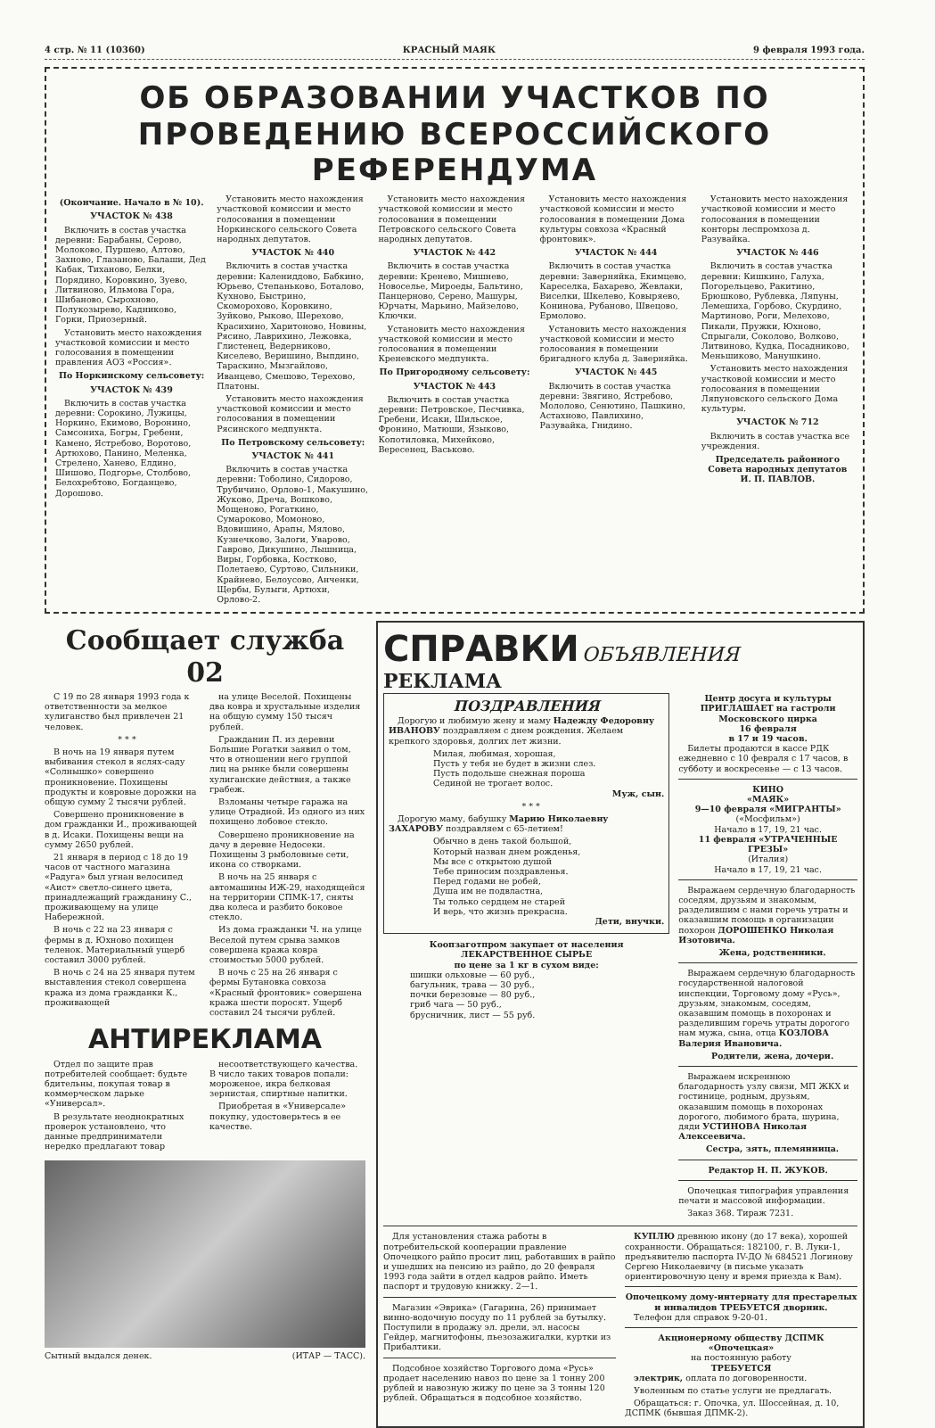4 стр. № 11 (10360) КРАСНЫЙ МАЯК 9 февраля 1993 года.
ОБ ОБРАЗОВАНИИ УЧАСТКОВ ПО ПРОВЕДЕНИЮ ВСЕРОССИЙСКОГО РЕФЕРЕНДУМА
(Окончание. Начало в № 10).
УЧАСТОК № 438
Включить в состав участка деревни: Барабаны, Серово, Молоково, Пуршево, Алтово, Захново, Глазаново, Балаши, Дед Кабак, Тиханово, Белки, Порядино, Коровкино, Зуево, Литвиново, Ильмова Гора, Шибаново, Сырохново, Полукозырево, Кадниково, Горки, Приозерный.
Установить место нахождения участковой комиссии и место голосования в помещении правления АОЗ «Россия».
По Норкинскому сельсовету:
УЧАСТОК № 439
Включить в состав участка деревни: Сорокино, Лужицы, Норкино, Екимово, Воронино, Самсониха, Богры, Гребени, Камено, Ястребово, Воротово, Артюхово, Панино, Меленка, Стрелено, Ханево, Елдино, Шишово, Подгорье, Столбово, Белохребтово, Богданцево, Дорошово.
Установить место нахождения участковой комиссии и место голосования в помещении Норкинского сельского Совета народных депутатов.
УЧАСТОК № 440
Включить в состав участка деревни: Калениддово, Бабкино, Юрьево, Степаньково, Боталово, Кухново, Быстрино, Скоморохово, Коровкино, Зуйково, Рыково, Шерехово, Красихино, Харитоново, Новины, Рясино, Лаврихино, Лежовка, Глистенец, Ведерниково, Киселево, Веришино, Выпдино, Тараскино, Мызгайлово, Иванцево, Смешово, Терехово, Платоны.
Установить место нахождения участковой комиссии и место голосования в помещении Рясинского медпункта.
По Петровскому сельсовету:
УЧАСТОК № 441
Включить в состав участка деревни: Тоболино, Сидорово, Трубичино, Орлово-1, Макушино, Жуково, Дреча, Вошково, Мощеново, Рогаткино, Сумароково, Момоново, Вдовишино, Арапы, Мялово, Кузнечково, Залоги, Уварово, Гаврово, Дикушино, Лышница, Виры, Горбовка, Костково, Полетаево, Суртово, Сильники, Крайнево, Белоусово, Анченки, Щербы, Булыги, Артюхи, Орлово-2.
Установить место нахождения участковой комиссии и место голосования в помещении Петровского сельского Совета народных депутатов.
УЧАСТОК № 442
Включить в состав участка деревни: Кренево, Мишнево, Новоселье, Мироеды, Бальтино, Панцерново, Серено, Машуры, Юрчаты, Марьино, Майзелово, Ключки.
Установить место нахождения участковой комиссии и место голосования в помещении Креневского медпункта.
По Пригородному сельсовету:
УЧАСТОК № 443
Включить в состав участка деревни: Петровское, Песчивка, Гребени, Исаки, Шильское, Фронино, Матюши, Языково, Копотиловка, Михейково, Вересенец, Васьково.
Установить место нахождения участковой комиссии и место голосования в помещении Дома культуры совхоза «Красный фронтовик».
УЧАСТОК № 444
Включить в состав участка деревни: Заверняйка, Екимцево, Кареселка, Бахарево, Жевлаки, Виселки, Шкелево, Ковыряево, Конинова, Рубаново, Швецово, Ермолово.
Установить место нахождения участковой комиссии и место голосования в помещении бригадного клуба д. Заверняйка.
УЧАСТОК № 445
Включить в состав участка деревни: Звягино, Ястребово, Мололово, Сенютино, Пашкино, Астахново, Павлихино, Разувайка, Гнидино.
Установить место нахождения участковой комиссии и место голосования в помещении конторы леспромхоза д. Разувайка.
УЧАСТОК № 446
Включить в состав участка деревни: Кишкино, Галуха, Погорельцево, Ракитино, Брюшково, Рублевка, Ляпуны, Лемешиха, Горбово, Скурдино, Мартиново, Роги, Мелехово, Пикали, Пружки, Юхново, Спрыгали, Соколово, Волково, Литвиново, Кудка, Посадниково, Меньшиково, Манушкино.
Установить место нахождения участковой комиссии и место голосования в помещении Ляпуновского сельского Дома культуры.
УЧАСТОК № 712
Включить в состав участка все учреждения.
Председатель районного Совета народных депутатов И. П. ПАВЛОВ.
Сообщает служба 02
С 19 по 28 января 1993 года к ответственности за мелкое хулиганство был привлечен 21 человек.
* * *
В ночь на 19 января путем выбивания стекол в яслях-саду «Солнышко» совершено проникновение. Похищены продукты и ковровые дорожки на общую сумму 2 тысячи рублей.
Совершено проникновение в дом гражданки И., проживающей в д. Исаки. Похищены вещи на сумму 2650 рублей.
21 января в период с 18 до 19 часов от частного магазина «Радуга» был угнан велосипед «Аист» светло-синего цвета, принадлежащий гражданину С., проживающему на улице Набережной.
В ночь с 22 на 23 января с фермы в д. Юхново похищен теленок. Материальный ущерб составил 3000 рублей.
В ночь с 24 на 25 января путем выставления стекол совершена кража из дома гражданки К., проживающей
на улице Веселой. Похищены два ковра и хрустальные изделия на общую сумму 150 тысяч рублей.
Гражданин П. из деревни Большие Рогатки заявил о том, что в отношении него группой лиц на рынке были совершены хулиганские действия, а также грабеж.
Взломаны четыре гаража на улице Отрадной. Из одного из них похищено лобовое стекло.
Совершено проникновение на дачу в деревне Недосеки. Похищены 3 рыболовные сети, икона со створками.
В ночь на 25 января с автомашины ИЖ-29, находящейся на территории СПМК-17, сняты два колеса и разбито боковое стекло.
Из дома гражданки Ч. на улице Веселой путем срыва замков совершена кража ковра стоимостью 5000 рублей.
В ночь с 25 на 26 января с фермы Бутановка совхоза «Красный фронтовик» совершена кража шести поросят. Ущерб составил 24 тысячи рублей.
АНТИРЕКЛАМА
Отдел по защите прав потребителей сообщает: будьте бдительны, покупая товар в коммерческом ларьке «Универсал».
В результате неоднократных проверок установлено, что данные предприниматели нередко предлагают товар
несоответствующего качества. В число таких товаров попали: мороженое, икра белковая зернистая, спиртные напитки.
Приобретая в «Универсале» покупку, удостоверьтесь в ее качестве.
Сытный выдался денек. (ИТАР — ТАСС).
СПРАВКИ ОБЪЯВЛЕНИЯ РЕКЛАМА
ПОЗДРАВЛЕНИЯ
Дорогую и любимую жену и маму Надежду Федоровну ИВАНОВУ поздравляем с днем рождения. Желаем крепкого здоровья, долгих лет жизни.
Милая, любимая, хорошая,
Пусть у тебя не будет в жизни слез.
Пусть подольше снежная пороша
Сединой не трогает волос.
Муж, сын.
* * *
Дорогую маму, бабушку Марию Николаевну ЗАХАРОВУ поздравляем с 65-летием!
Обычно в день такой большой,
Который назван днем рожденья,
Мы все с открытою душой
Тебе приносим поздравленья.
Перед годами не робей,
Душа им не подвластна,
Ты только сердцем не старей
И верь, что жизнь прекрасна.
Дети, внучки.
Коопзаготпром закупает от населения ЛЕКАРСТВЕННОЕ СЫРЬЕ
по цене за 1 кг в сухом виде:
шишки ольховые — 60 руб.,
багульник, трава — 30 руб.,
почки березовые — 80 руб.,
гриб чага — 50 руб.,
брусничник, лист — 55 руб.
Центр досуга и культуры ПРИГЛАШАЕТ на гастроли Московского цирка
16 февраля
в 17 и 19 часов.
Билеты продаются в кассе РДК ежедневно с 10 февраля с 17 часов, в субботу и воскресенье — с 13 часов.
КИНО
«МАЯК»
9—10 февраля «МИГРАНТЫ»
(«Мосфильм»)
Начало в 17, 19, 21 час.
11 февраля «УТРАЧЕННЫЕ ГРЕЗЫ»
(Италия)
Начало в 17, 19, 21 час.
Выражаем сердечную благодарность соседям, друзьям и знакомым, разделившим с нами горечь утраты и оказавшим помощь в организации похорон ДОРОШЕНКО Николая Изотовича.
Жена, родственники.
Выражаем сердечную благодарность государственной налоговой инспекции, Торговому дому «Русь», друзьям, знакомым, соседям, оказавшим помощь в похоронах и разделившим горечь утраты дорогого нам мужа, сына, отца КОЗЛОВА Валерия Ивановича.
Родители, жена, дочери.
Выражаем искреннюю благодарность узлу связи, МП ЖКХ и гостинице, родным, друзьям, оказавшим помощь в похоронах дорогого, любимого брата, шурина, дяди УСТИНОВА Николая Алексеевича.
Сестра, зять, племянница.
Редактор Н. П. ЖУКОВ.
Опочецкая типография управления печати и массовой информации.
Заказ 368. Тираж 7231.
Для установления стажа работы в потребительской кооперации правление Опочецкого райпо просит лиц, работавших в райпо и ушедших на пенсию из райпо, до 20 февраля 1993 года зайти в отдел кадров райпо. Иметь паспорт и трудовую книжку. 2—1.
Магазин «Эврика» (Гагарина, 26) принимает винно-водочную посуду по 11 рублей за бутылку. Поступили в продажу эл. дрели, эл. насосы Гейдер, магнитофоны, пьезозажигалки, куртки из Прибалтики.
Подсобное хозяйство Торгового дома «Русь» продает населению навоз по цене за 1 тонну 200 рублей и навозную жижу по цене за 3 тонны 120 рублей. Обращаться в подсобное хозяйство.
КУПЛЮ древнюю икону (до 17 века), хорошей сохранности. Обращаться: 182100, г. В. Луки-1, предъявителю паспорта IV-ДО № 684521 Логинову Сергею Николаевичу (в письме указать ориентировочную цену и время приезда к Вам).
Опочецкому дому-интернату для престарелых и инвалидов ТРЕБУЕТСЯ дворник.
Телефон для справок 9-20-01.
Акционерному обществу ДСПМК «Опочецкая»
на постоянную работу
ТРЕБУЕТСЯ
электрик, оплата по договоренности.
Уволенным по статье услуги не предлагать.
Обращаться: г. Опочка, ул. Шоссейная, д. 10, ДСПМК (бывшая ДПМК-2).